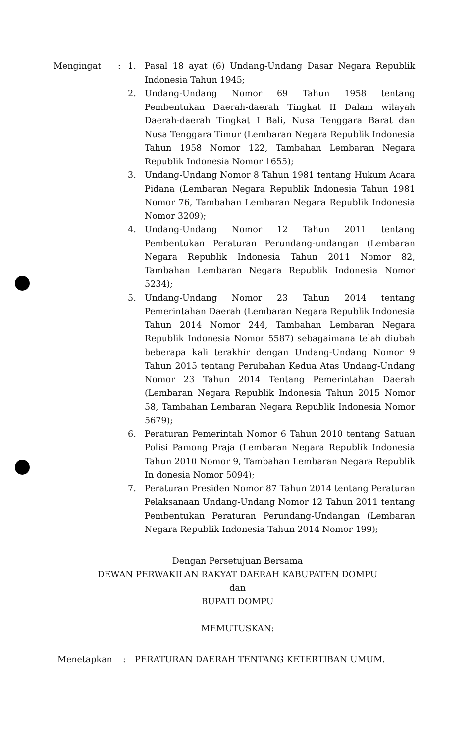Mengingat : 1. Pasal 18 ayat (6) Undang-Undang Dasar Negara Republik Indonesia Tahun 1945;
2. Undang-Undang Nomor 69 Tahun 1958 tentang Pembentukan Daerah-daerah Tingkat II Dalam wilayah Daerah-daerah Tingkat I Bali, Nusa Tenggara Barat dan Nusa Tenggara Timur (Lembaran Negara Republik Indonesia Tahun 1958 Nomor 122, Tambahan Lembaran Negara Republik Indonesia Nomor 1655);
3. Undang-Undang Nomor 8 Tahun 1981 tentang Hukum Acara Pidana (Lembaran Negara Republik Indonesia Tahun 1981 Nomor 76, Tambahan Lembaran Negara Republik Indonesia Nomor 3209);
4. Undang-Undang Nomor 12 Tahun 2011 tentang Pembentukan Peraturan Perundang-undangan (Lembaran Negara Republik Indonesia Tahun 2011 Nomor 82, Tambahan Lembaran Negara Republik Indonesia Nomor 5234);
5. Undang-Undang Nomor 23 Tahun 2014 tentang Pemerintahan Daerah (Lembaran Negara Republik Indonesia Tahun 2014 Nomor 244, Tambahan Lembaran Negara Republik Indonesia Nomor 5587) sebagaimana telah diubah beberapa kali terakhir dengan Undang-Undang Nomor 9 Tahun 2015 tentang Perubahan Kedua Atas Undang-Undang Nomor 23 Tahun 2014 Tentang Pemerintahan Daerah (Lembaran Negara Republik Indonesia Tahun 2015 Nomor 58, Tambahan Lembaran Negara Republik Indonesia Nomor 5679);
6. Peraturan Pemerintah Nomor 6 Tahun 2010 tentang Satuan Polisi Pamong Praja (Lembaran Negara Republik Indonesia Tahun 2010 Nomor 9, Tambahan Lembaran Negara Republik In donesia Nomor 5094);
7. Peraturan Presiden Nomor 87 Tahun 2014 tentang Peraturan Pelaksanaan Undang-Undang Nomor 12 Tahun 2011 tentang Pembentukan Peraturan Perundang-Undangan (Lembaran Negara Republik Indonesia Tahun 2014 Nomor 199);
Dengan Persetujuan Bersama
DEWAN PERWAKILAN RAKYAT DAERAH KABUPATEN DOMPU
dan
BUPATI DOMPU
MEMUTUSKAN:
Menetapkan : PERATURAN DAERAH TENTANG KETERTIBAN UMUM.